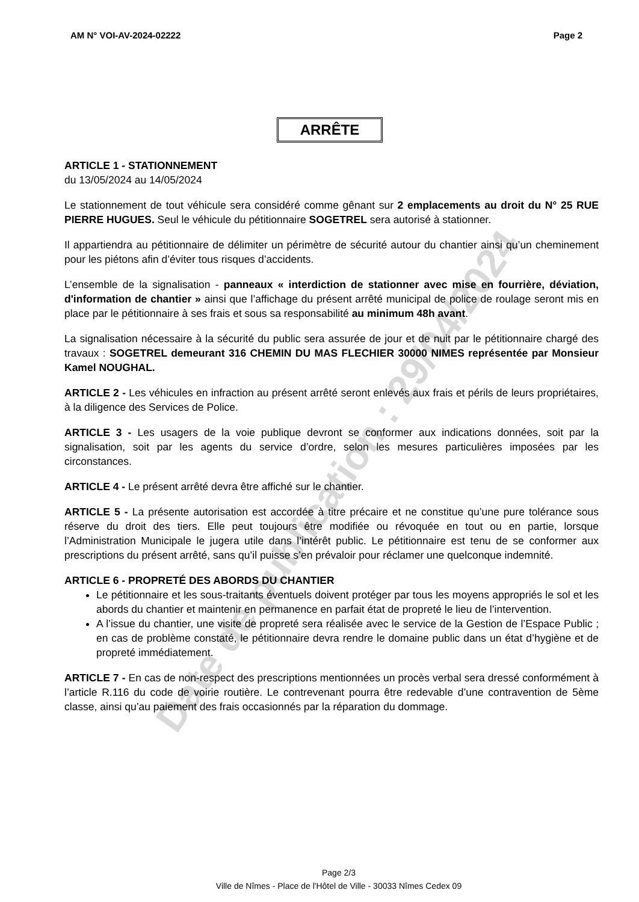AM N° VOI-AV-2024-02222 Page 2
ARRÊTE
ARTICLE 1 - STATIONNEMENT
du 13/05/2024 au 14/05/2024
Le stationnement de tout véhicule sera considéré comme gênant sur 2 emplacements au droit du N° 25 RUE PIERRE HUGUES. Seul le véhicule du pétitionnaire SOGETREL sera autorisé à stationner.
Il appartiendra au pétitionnaire de délimiter un périmètre de sécurité autour du chantier ainsi qu’un cheminement pour les piétons afin d’éviter tous risques d’accidents.
L’ensemble de la signalisation - panneaux « interdiction de stationner avec mise en fourrière, déviation, d'information de chantier » ainsi que l’affichage du présent arrêté municipal de police de roulage seront mis en place par le pétitionnaire à ses frais et sous sa responsabilité au minimum 48h avant.
La signalisation nécessaire à la sécurité du public sera assurée de jour et de nuit par le pétitionnaire chargé des travaux : SOGETREL demeurant 316 CHEMIN DU MAS FLECHIER 30000 NIMES représentée par Monsieur Kamel NOUGHAL.
ARTICLE 2 - Les véhicules en infraction au présent arrêté seront enlevés aux frais et périls de leurs propriétaires, à la diligence des Services de Police.
ARTICLE 3 - Les usagers de la voie publique devront se conformer aux indications données, soit par la signalisation, soit par les agents du service d’ordre, selon les mesures particulières imposées par les circonstances.
ARTICLE 4 - Le présent arrêté devra être affiché sur le chantier.
ARTICLE 5 - La présente autorisation est accordée à titre précaire et ne constitue qu’une pure tolérance sous réserve du droit des tiers. Elle peut toujours être modifiée ou révoquée en tout ou en partie, lorsque l’Administration Municipale le jugera utile dans l’intérêt public. Le pétitionnaire est tenu de se conformer aux prescriptions du présent arrêté, sans qu’il puisse s’en prévaloir pour réclamer une quelconque indemnité.
ARTICLE 6 - PROPRETÉ DES ABORDS DU CHANTIER
Le pétitionnaire et les sous-traitants éventuels doivent protéger par tous les moyens appropriés le sol et les abords du chantier et maintenir en permanence en parfait état de propreté le lieu de l’intervention.
A l’issue du chantier, une visite de propreté sera réalisée avec le service de la Gestion de l’Espace Public ; en cas de problème constaté, le pétitionnaire devra rendre le domaine public dans un état d’hygiène et de propreté immédiatement.
ARTICLE 7 - En cas de non-respect des prescriptions mentionnées un procès verbal sera dressé conformément à l’article R.116 du code de voirie routière. Le contrevenant pourra être redevable d’une contravention de 5ème classe, ainsi qu’au paiement des frais occasionnés par la réparation du dommage.
Page 2/3
Ville de Nîmes - Place de l'Hôtel de Ville - 30033 Nîmes Cedex 09
Date de publication : 29/04/2024